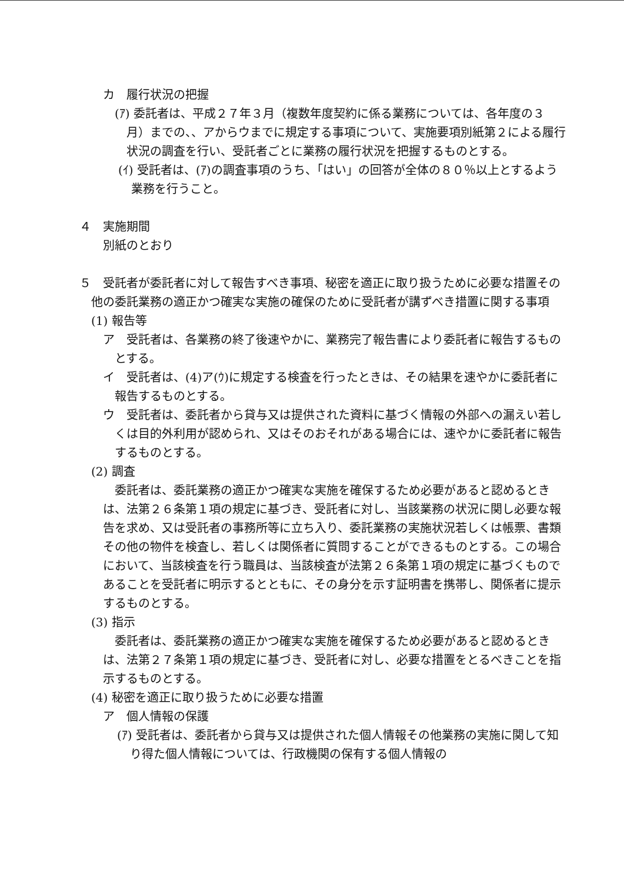カ　履行状況の把握
(ｱ) 委託者は、平成２７年３月（複数年度契約に係る業務については、各年度の３月）までの、、アからウまでに規定する事項について、実施要項別紙第２による履行状況の調査を行い、受託者ごとに業務の履行状況を把握するものとする。
(ｲ) 受託者は、(ｱ)の調査事項のうち、「はい」の回答が全体の８０％以上とするよう業務を行うこと。
４　実施期間
別紙のとおり
５　受託者が委託者に対して報告すべき事項、秘密を適正に取り扱うために必要な措置その他の委託業務の適正かつ確実な実施の確保のために受託者が講ずべき措置に関する事項
(1) 報告等
ア　受託者は、各業務の終了後速やかに、業務完了報告書により委託者に報告するものとする。
イ　受託者は、(4)ア(ｳ)に規定する検査を行ったときは、その結果を速やかに委託者に報告するものとする。
ウ　受託者は、委託者から貸与又は提供された資料に基づく情報の外部への漏えい若しくは目的外利用が認められ、又はそのおそれがある場合には、速やかに委託者に報告するものとする。
(2) 調査
委託者は、委託業務の適正かつ確実な実施を確保するため必要があると認めるときは、法第２６条第１項の規定に基づき、受託者に対し、当該業務の状況に関し必要な報告を求め、又は受託者の事務所等に立ち入り、委託業務の実施状況若しくは帳票、書類その他の物件を検査し、若しくは関係者に質問することができるものとする。この場合において、当該検査を行う職員は、当該検査が法第２６条第１項の規定に基づくものであることを受託者に明示するとともに、その身分を示す証明書を携帯し、関係者に提示するものとする。
(3) 指示
委託者は、委託業務の適正かつ確実な実施を確保するため必要があると認めるときは、法第２７条第１項の規定に基づき、受託者に対し、必要な措置をとるべきことを指示するものとする。
(4) 秘密を適正に取り扱うために必要な措置
ア　個人情報の保護
(ｱ) 受託者は、委託者から貸与又は提供された個人情報その他業務の実施に関して知り得た個人情報については、行政機関の保有する個人情報の